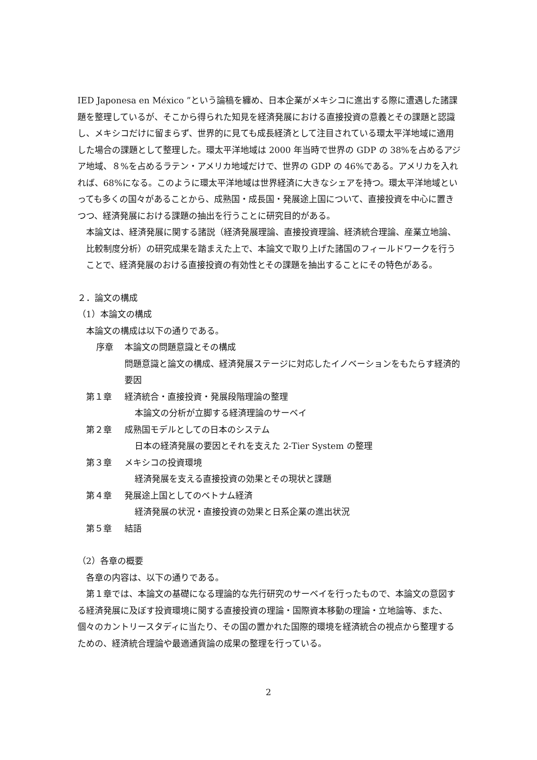IED Japonesa en México ”という論稿を纏め、日本企業がメキシコに進出する際に遭遇した諸課題を整理しているが、そこから得られた知見を経済発展における直接投資の意義とその課題と認識し、メキシコだけに留まらず、世界的に見ても成長経済として注目されている環太平洋地域に適用した場合の課題として整理した。環太平洋地域は 2000 年当時で世界の GDP の 38%を占めるアジア地域、８%を占めるラテン・アメリカ地域だけで、世界の GDP の 46%である。アメリカを入れれば、68%になる。このように環太平洋地域は世界経済に大きなシェアを持つ。環太平洋地域といっても多くの国々があることから、成熟国・成長国・発展途上国について、直接投資を中心に置きつつ、経済発展における課題の抽出を行うことに研究目的がある。
本論文は、経済発展に関する諸説（経済発展理論、直接投資理論、経済統合理論、産業立地論、比較制度分析）の研究成果を踏まえた上で、本論文で取り上げた諸国のフィールドワークを行うことで、経済発展のおける直接投資の有効性とその課題を抽出することにその特色がある。
２．論文の構成
（1）本論文の構成
本論文の構成は以下の通りである。
序章 本論文の問題意識とその構成
問題意識と論文の構成、経済発展ステージに対応したイノベーションをもたらす経済的要因
第１章 経済統合・直接投資・発展段階理論の整理
本論文の分析が立脚する経済理論のサーベイ
第２章 成熟国モデルとしての日本のシステム
日本の経済発展の要因とそれを支えた 2-Tier System の整理
第３章 メキシコの投資環境
経済発展を支える直接投資の効果とその現状と課題
第４章 発展途上国としてのベトナム経済
経済発展の状況・直接投資の効果と日系企業の進出状況
第５章 結語
（2）各章の概要
各章の内容は、以下の通りである。
第１章では、本論文の基礎になる理論的な先行研究のサーベイを行ったもので、本論文の意図する経済発展に及ぼす投資環境に関する直接投資の理論・国際資本移動の理論・立地論等、また、個々のカントリースタディに当たり、その国の置かれた国際的環境を経済統合の視点から整理するための、経済統合理論や最適通貨論の成果の整理を行っている。
2